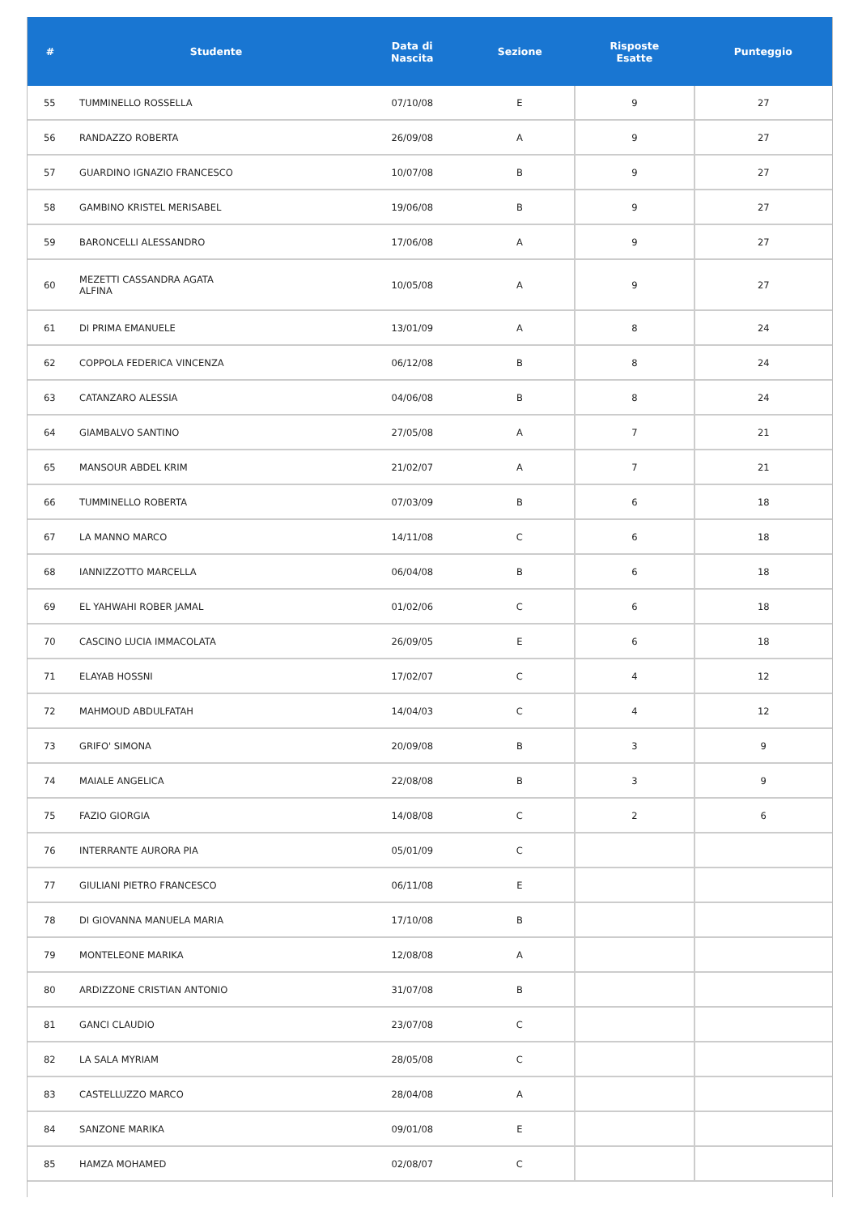| # | Studente | Data di Nascita | Sezione | Risposte Esatte | Punteggio |
| --- | --- | --- | --- | --- | --- |
| 55 | TUMMINELLO ROSSELLA | 07/10/08 | E | 9 | 27 |
| 56 | RANDAZZO ROBERTA | 26/09/08 | A | 9 | 27 |
| 57 | GUARDINO IGNAZIO FRANCESCO | 10/07/08 | B | 9 | 27 |
| 58 | GAMBINO KRISTEL MERISABEL | 19/06/08 | B | 9 | 27 |
| 59 | BARONCELLI ALESSANDRO | 17/06/08 | A | 9 | 27 |
| 60 | MEZETTI CASSANDRA AGATA ALFINA | 10/05/08 | A | 9 | 27 |
| 61 | DI PRIMA EMANUELE | 13/01/09 | A | 8 | 24 |
| 62 | COPPOLA FEDERICA VINCENZA | 06/12/08 | B | 8 | 24 |
| 63 | CATANZARO ALESSIA | 04/06/08 | B | 8 | 24 |
| 64 | GIAMBALVO SANTINO | 27/05/08 | A | 7 | 21 |
| 65 | MANSOUR ABDEL KRIM | 21/02/07 | A | 7 | 21 |
| 66 | TUMMINELLO ROBERTA | 07/03/09 | B | 6 | 18 |
| 67 | LA MANNO MARCO | 14/11/08 | C | 6 | 18 |
| 68 | IANNIZZOTTO MARCELLA | 06/04/08 | B | 6 | 18 |
| 69 | EL YAHWAHI ROBER JAMAL | 01/02/06 | C | 6 | 18 |
| 70 | CASCINO LUCIA IMMACOLATA | 26/09/05 | E | 6 | 18 |
| 71 | ELAYAB HOSSNI | 17/02/07 | C | 4 | 12 |
| 72 | MAHMOUD ABDULFATAH | 14/04/03 | C | 4 | 12 |
| 73 | GRIFO' SIMONA | 20/09/08 | B | 3 | 9 |
| 74 | MAIALE ANGELICA | 22/08/08 | B | 3 | 9 |
| 75 | FAZIO GIORGIA | 14/08/08 | C | 2 | 6 |
| 76 | INTERRANTE AURORA PIA | 05/01/09 | C | | |
| 77 | GIULIANI PIETRO FRANCESCO | 06/11/08 | E | | |
| 78 | DI GIOVANNA MANUELA MARIA | 17/10/08 | B | | |
| 79 | MONTELEONE MARIKA | 12/08/08 | A | | |
| 80 | ARDIZZONE CRISTIAN ANTONIO | 31/07/08 | B | | |
| 81 | GANCI CLAUDIO | 23/07/08 | C | | |
| 82 | LA SALA MYRIAM | 28/05/08 | C | | |
| 83 | CASTELLUZZO MARCO | 28/04/08 | A | | |
| 84 | SANZONE MARIKA | 09/01/08 | E | | |
| 85 | HAMZA MOHAMED | 02/08/07 | C | | |